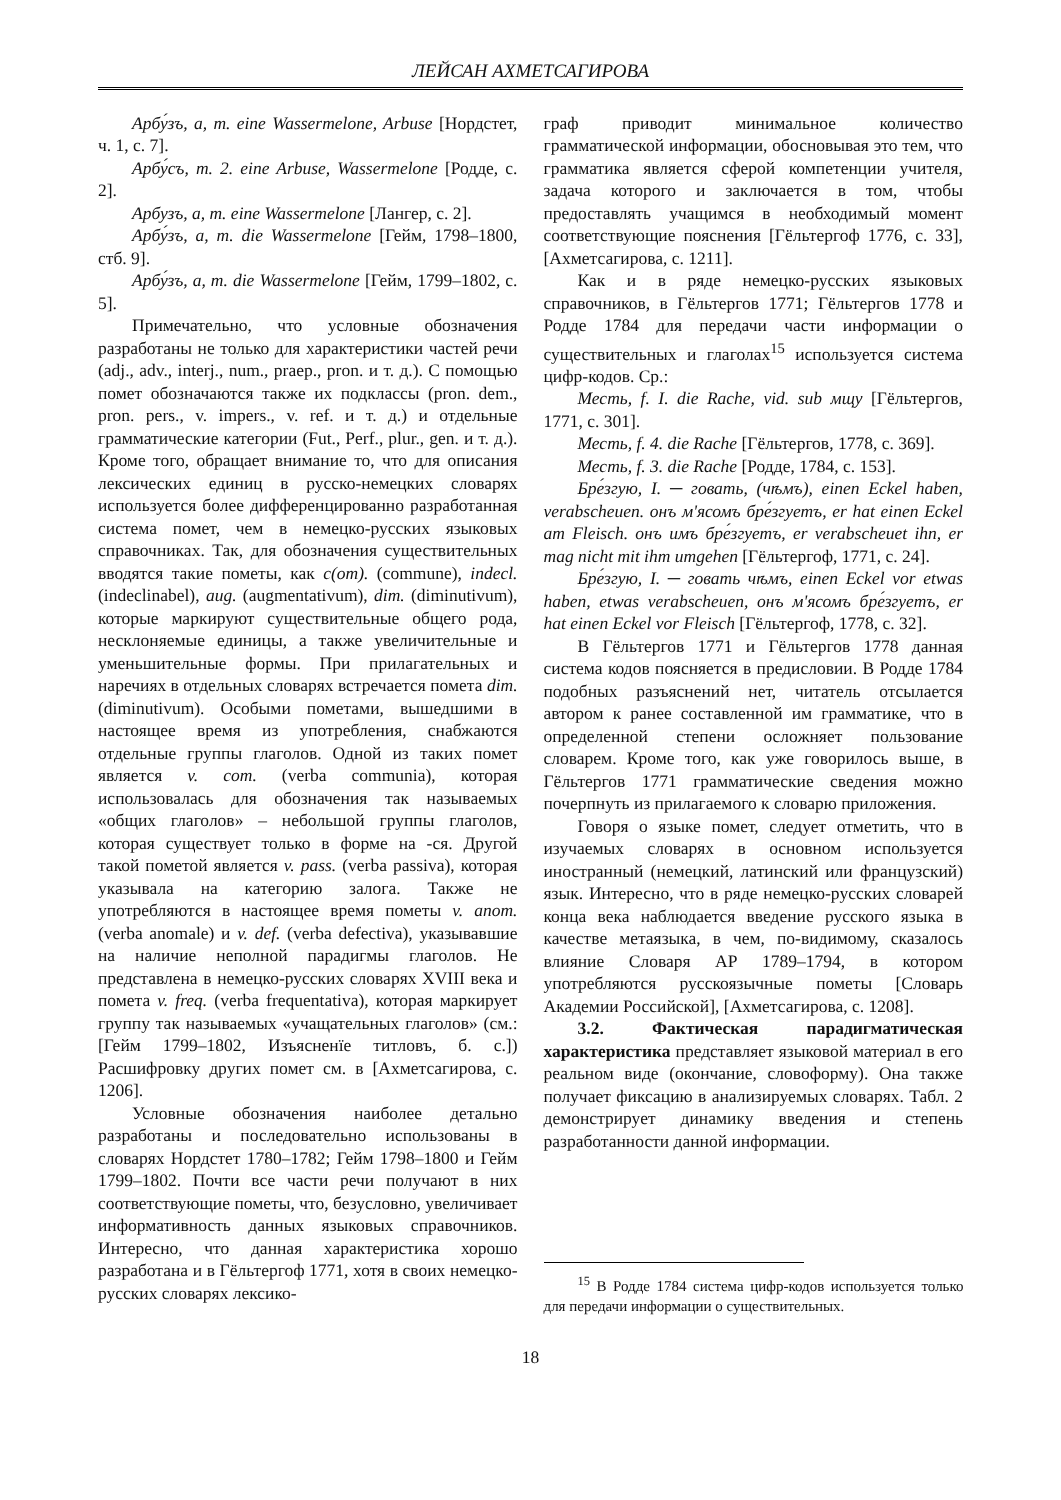ЛЕЙСАН АХМЕТСАГИРОВА
Арбу́зъ, а, m. eine Wassermelone, Arbuse [Нордстет, ч. 1, с. 7].
Арбу́съ, m. 2. eine Arbuse, Wassermelone [Родде, с. 2].
Арбузъ, а, m. eine Wassermelone [Лангер, с. 2].
Арбу́зъ, а, m. die Wassermelone [Гейм, 1798–1800, стб. 9].
Арбу́зъ, а, m. die Wassermelone [Гейм, 1799–1802, с. 5].
Примечательно, что условные обозначения разработаны не только для характеристики частей речи (adj., adv., interj., num., praep., pron. и т. д.). С помощью помет обозначаются также их подклассы (pron. dem., pron. pers., v. impers., v. ref. и т. д.) и отдельные грамматические категории (Fut., Perf., plur., gen. и т. д.). Кроме того, обращает внимание то, что для описания лексических единиц в русско-немецких словарях используется более дифференцированно разработанная система помет, чем в немецко-русских языковых справочниках. Так, для обозначения существительных вводятся такие пометы, как c(om). (commune), indecl. (indeclinabel), aug. (augmentativum), dim. (diminutivum), которые маркируют существительные общего рода, несклоняемые единицы, а также увеличительные и уменьшительные формы. При прилагательных и наречиях в отдельных словарях встречается помета dim. (diminutivum). Особыми пометами, вышедшими в настоящее время из употребления, снабжаются отдельные группы глаголов. Одной из таких помет является v. com. (verba communia), которая использовалась для обозначения так называемых «общих глаголов» – небольшой группы глаголов, которая существует только в форме на -ся. Другой такой пометой является v. pass. (verba passiva), которая указывала на категорию залога. Также не употребляются в настоящее время пометы v. anom. (verba anomale) и v. def. (verba defectiva), указывавшие на наличие неполной парадигмы глаголов. Не представлена в немецко-русских словарях XVIII века и помета v. freq. (verba frequentativa), которая маркирует группу так называемых «учащательных глаголов» (см.: [Гейм 1799–1802, Изъясненїе титловъ, б. с.]) Расшифровку других помет см. в [Ахметсагирова, с. 1206].
Условные обозначения наиболее детально разработаны и последовательно использованы в словарях Нордстет 1780–1782; Гейм 1798–1800 и Гейм 1799–1802. Почти все части речи получают в них соответствующие пометы, что, безусловно, увеличивает информативность данных языковых справочников. Интересно, что данная характеристика хорошо разработана и в Гёльтергоф 1771, хотя в своих немецко-русских словарях лексико-
граф приводит минимальное количество грамматической информации, обосновывая это тем, что грамматика является сферой компетенции учителя, задача которого и заключается в том, чтобы предоставлять учащимся в необходимый момент соответствующие пояснения [Гёльтергоф 1776, с. 33], [Ахметсагирова, с. 1211].
Как и в ряде немецко-русских языковых справочников, в Гёльтергов 1771; Гёльтергов 1778 и Родде 1784 для передачи части информации о существительных и глаголах<sup>15</sup> используется система цифр-кодов. Ср.:
Месть, f. I. die Rache, vid. sub мщу [Гёльтергов, 1771, с. 301].
Месть, f. 4. die Rache [Гёльтергов, 1778, с. 369].
Месть, f. 3. die Rache [Родде, 1784, с. 153].
Бре́згую, I. ─ говать, (чѣмъ), einen Eckel haben, verabscheuen. онъ м'ясомъ бре́згуетъ, er hat einen Eckel am Fleisch. онъ имъ бре́згуетъ, er verabscheuet ihn, er mag nicht mit ihm umgehen [Гёльтергоф, 1771, с. 24].
Бре́згую, I. ─ говать чѣмъ, einen Eckel vor etwas haben, etwas verabscheuen, онъ м'ясомъ бре́згуетъ, er hat einen Eckel vor Fleisch [Гёльтергоф, 1778, с. 32].
В Гёльтергов 1771 и Гёльтергов 1778 данная система кодов поясняется в предисловии. В Родде 1784 подобных разъяснений нет, читатель отсылается автором к ранее составленной им грамматике, что в определенной степени осложняет пользование словарем. Кроме того, как уже говорилось выше, в Гёльтергов 1771 грамматические сведения можно почерпнуть из прилагаемого к словарю приложения.
Говоря о языке помет, следует отметить, что в изучаемых словарях в основном используется иностранный (немецкий, латинский или французский) язык. Интересно, что в ряде немецко-русских словарей конца века наблюдается введение русского языка в качестве метаязыка, в чем, по-видимому, сказалось влияние Словаря АР 1789–1794, в котором употребляются русскоязычные пометы [Словарь Академии Российской], [Ахметсагирова, с. 1208].
3.2. Фактическая парадигматическая характеристика представляет языковой материал в его реальном виде (окончание, словоформу). Она также получает фиксацию в анализируемых словарях. Табл. 2 демонстрирует динамику введения и степень разработанности данной информации.
<sup>15</sup> В Родде 1784 система цифр-кодов используется только для передачи информации о существительных.
18